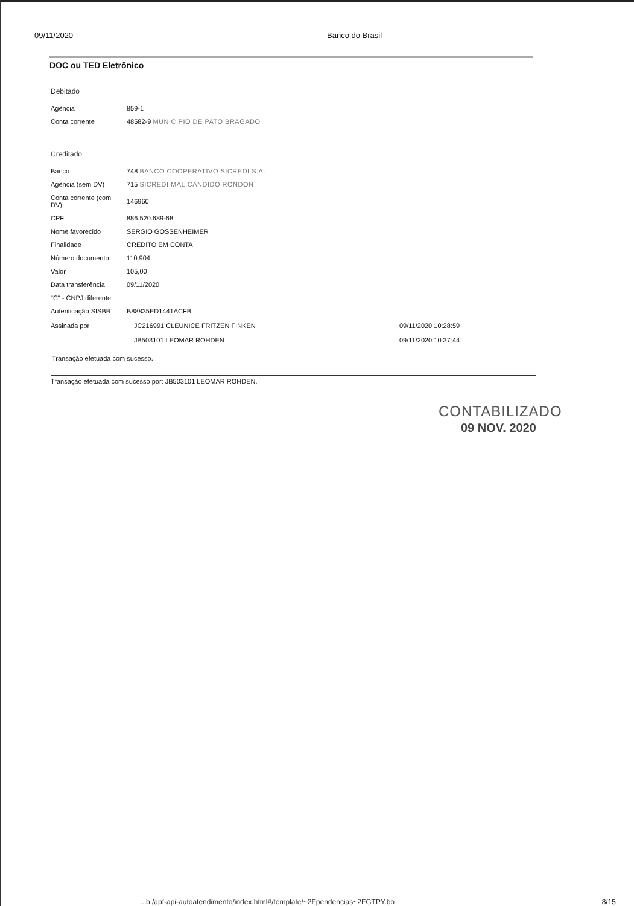09/11/2020 Banco do Brasil
DOC ou TED Eletrônico
Debitado
| Agência | 859-1 |
| Conta corrente | 48582-9 MUNICIPIO DE PATO BRAGADO |
Creditado
| Banco | 748 BANCO COOPERATIVO SICREDI S.A. |
| Agência (sem DV) | 715 SICREDI MAL.CANDIDO RONDON |
| Conta corrente (com DV) | 146960 |
| CPF | 886.520.689-68 |
| Nome favorecido | SERGIO GOSSENHEIMER |
| Finalidade | CREDITO EM CONTA |
| Número documento | 110.904 |
| Valor | 105,00 |
| Data transferência | 09/11/2020 |
| "C" - CNPJ diferente | |
| Autenticação SISBB | B88835ED1441ACFB |
| Assinada por | JC216991 CLEUNICE FRITZEN FINKEN | 09/11/2020 10:28:59 |
| | JB503101 LEOMAR ROHDEN | 09/11/2020 10:37:44 |
Transação efetuada com sucesso.
Transação efetuada com sucesso por: JB503101 LEOMAR ROHDEN.
CONTABILIZADO
09 NOV. 2020
.. b./apf-api-autoatendimento/index.html#/template/~2Fpendencias~2FGTPY.bb
8/15